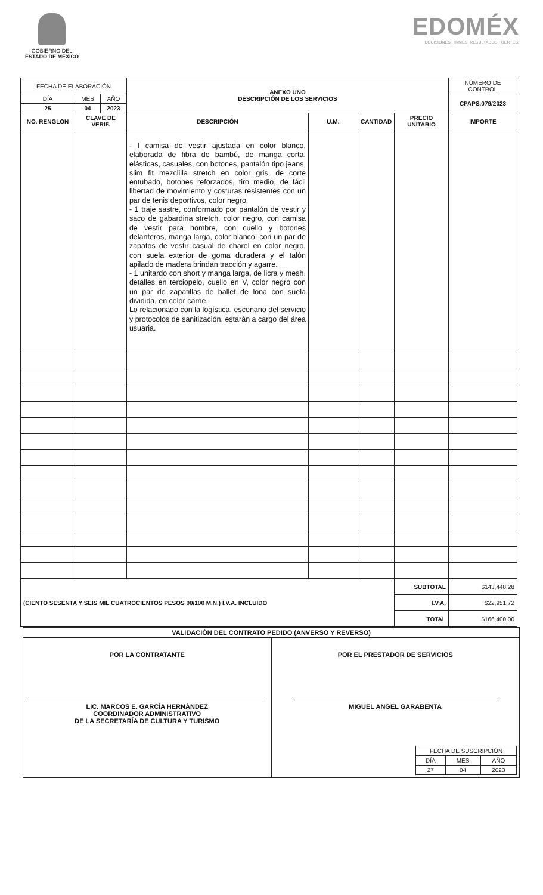GOBIERNO DEL
ESTADO DE MÉXICO
EDOMÉX
DECISIONES FIRMES, RESULTADOS FUERTES.
| FECHA DE ELABORACIÓN | | | ANEXO UNO DESCRIPCIÓN DE LOS SERVICIOS | | | | NÚMERO DE CONTROL |
| DÍA | MES | AÑO | | | | | CPAPS.079/2023 |
| 25 | 04 | 2023 | | | | | |
| NO. RENGLON | CLAVE DE VERIF. | | DESCRIPCIÓN | U.M. | CANTIDAD | PRECIO UNITARIO | IMPORTE |
| | | | - I camisa de vestir ajustada en color blanco, elaborada de fibra de bambú, de manga corta, elásticas, casuales, con botones, pantalón tipo jeans, slim fit mezclilla stretch en color gris, de corte entubado, botones reforzados, tiro medio, de fácil libertad de movimiento y costuras resistentes con un par de tenis deportivos, color negro. - 1 traje sastre, conformado por pantalón de vestir y saco de gabardina stretch, color negro, con camisa de vestir para hombre, con cuello y botones delanteros, manga larga, color blanco, con un par de zapatos de vestir casual de charol en color negro, con suela exterior de goma duradera y el talón apilado de madera brindan tracción y agarre. - 1 unitardo con short y manga larga, de licra y mesh, detalles en terciopelo, cuello en V, color negro con un par de zapatillas de ballet de lona con suela dividida, en color carne. Lo relacionado con la logística, escenario del servicio y protocolos de sanitización, estarán a cargo del área usuaria. | | | | |
| (CIENTO SESENTA Y SEIS MIL CUATROCIENTOS PESOS 00/100 M.N.) I.V.A. INCLUIDO | | | | | | SUBTOTAL | $143,448.28 |
| | | | | | | I.V.A. | $22,951.72 |
| | | | | | | TOTAL | $166,400.00 |
| VALIDACIÓN DEL CONTRATO PEDIDO (ANVERSO Y REVERSO) | |
| --- | --- |
| POR LA CONTRATANTE LIC. MARCOS E. GARCÍA HERNÁNDEZ COORDINADOR ADMINISTRATIVO DE LA SECRETARÍA DE CULTURA Y TURISMO | POR EL PRESTADOR DE SERVICIOS MIGUEL ANGEL GARABENTA / FECHA DE SUSCRIPCIÓN / / / / DÍA / MES / AÑO / / 27 / 04 / 2023 / |